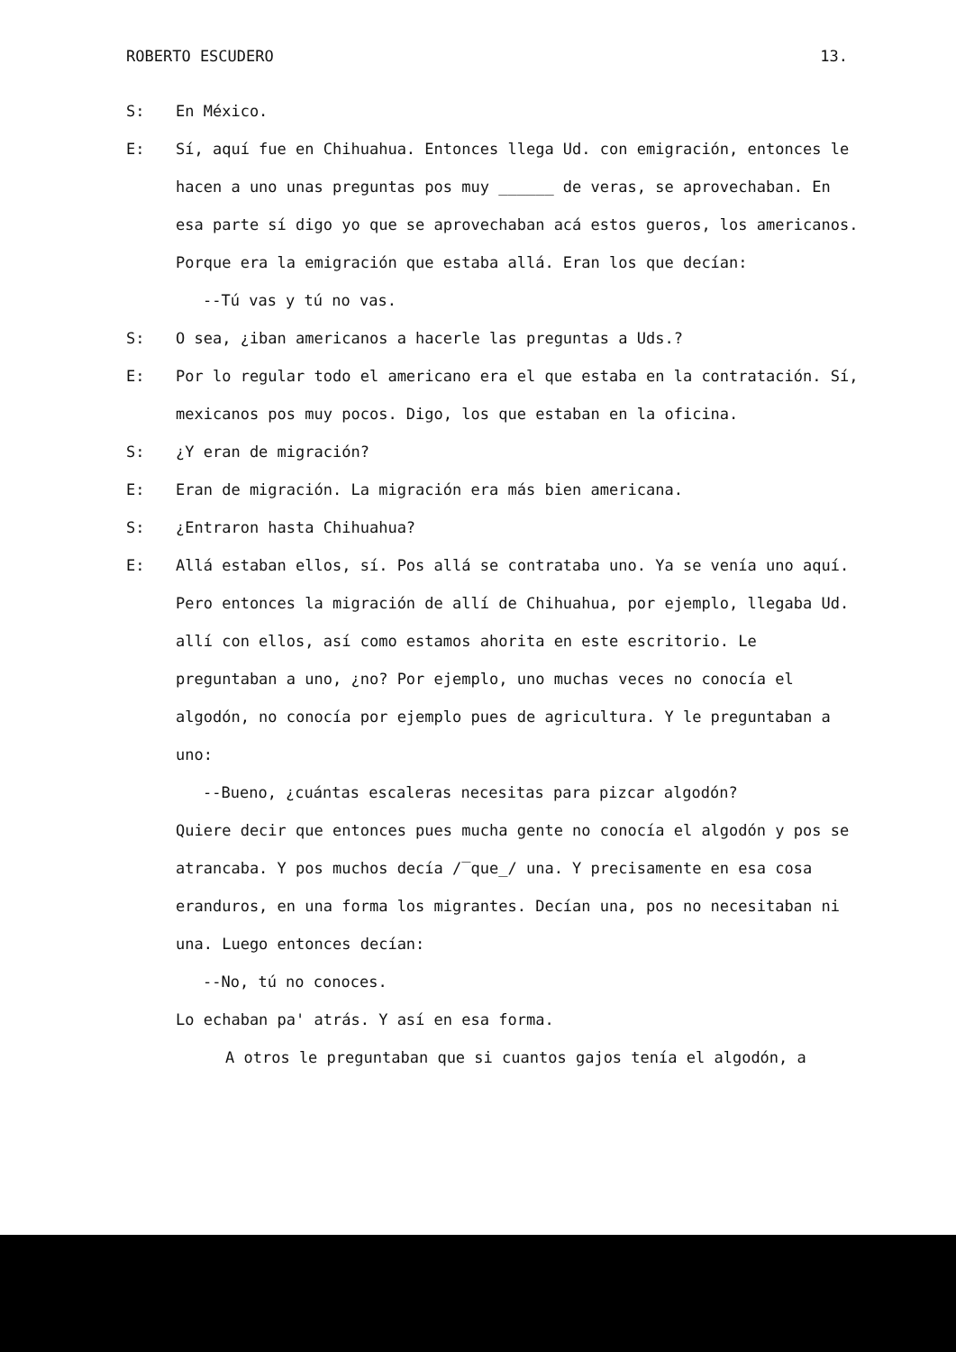ROBERTO ESCUDERO 13.
S: En México.
E: Sí, aquí fue en Chihuahua. Entonces llega Ud. con emigración, entonces le hacen a uno unas preguntas pos muy ______ de veras, se aprovechaban. En esa parte sí digo yo que se aprovechaban acá estos gueros, los americanos. Porque era la emigración que estaba allá. Eran los que decían:
--Tú vas y tú no vas.
S: O sea, ¿iban americanos a hacerle las preguntas a Uds.?
E: Por lo regular todo el americano era el que estaba en la contratación. Sí, mexicanos pos muy pocos. Digo, los que estaban en la oficina.
S: ¿Y eran de migración?
E: Eran de migración. La migración era más bien americana.
S: ¿Entraron hasta Chihuahua?
E: Allá estaban ellos, sí. Pos allá se contrataba uno. Ya se venía uno aquí. Pero entonces la migración de allí de Chihuahua, por ejemplo, llegaba Ud. allí con ellos, así como estamos ahorita en este escritorio. Le preguntaban a uno, ¿no? Por ejemplo, uno muchas veces no conocía el algodón, no conocía por ejemplo pues de agricultura. Y le preguntaban a uno:
--Bueno, ¿cuántas escaleras necesitas para pizcar algodón?
Quiere decir que entonces pues mucha gente no conocía el algodón y pos se atrancaba. Y pos muchos decía /‾que_/ una. Y precisamente en esa cosa eranduros, en una forma los migrantes. Decían una, pos no necesitaban ni una. Luego entonces decían:
--No, tú no conoces.
Lo echaban pa' atrás. Y así en esa forma.
A otros le preguntaban que si cuantos gajos tenía el algodón, a